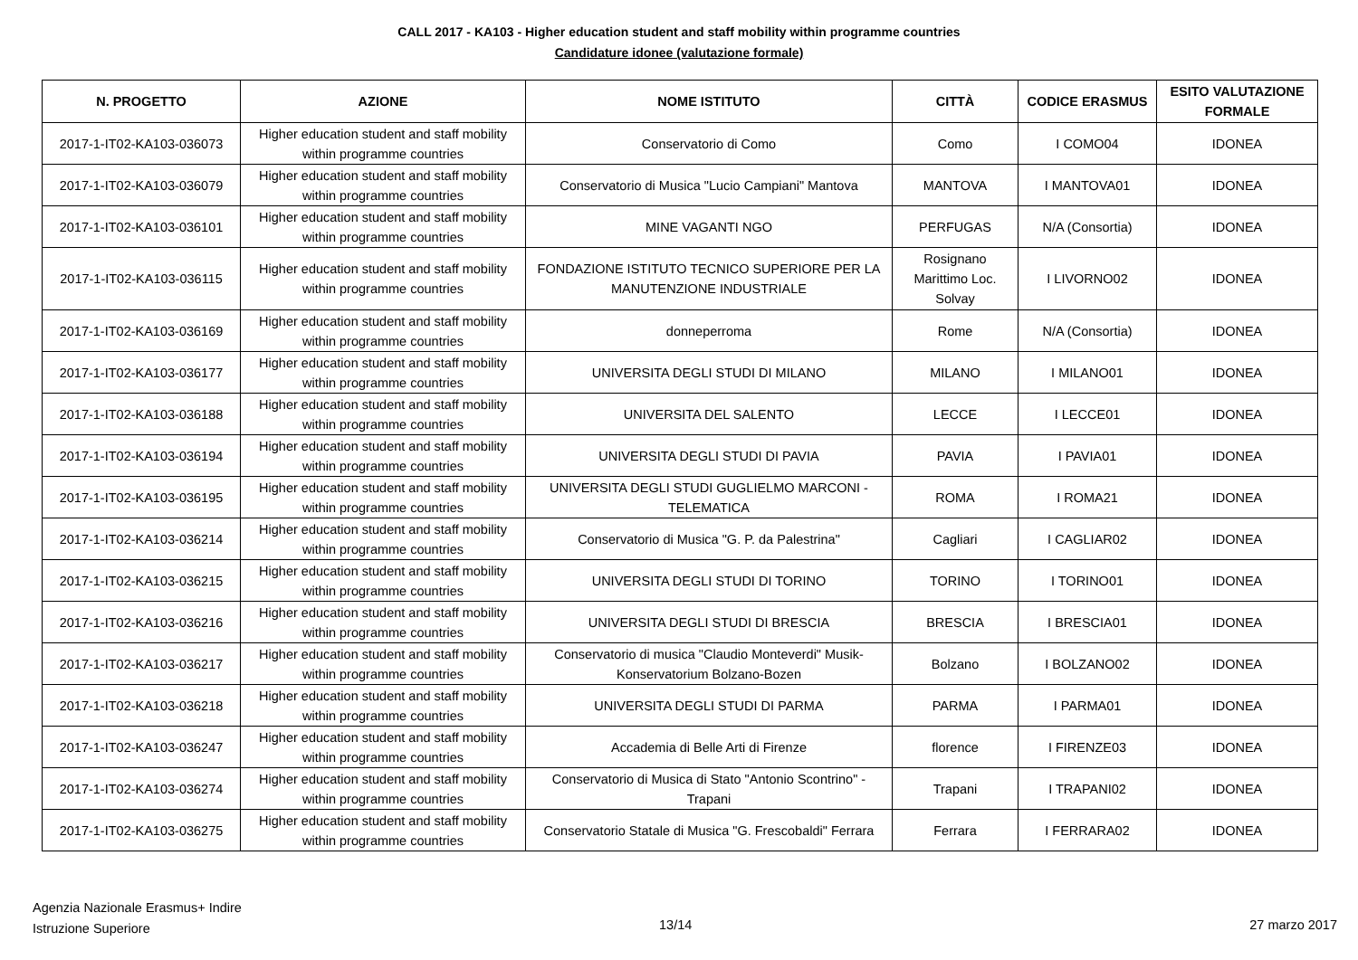CALL 2017 - KA103 - Higher education student and staff mobility within programme countries
Candidature idonee (valutazione formale)
| N. PROGETTO | AZIONE | NOME ISTITUTO | CITTÀ | CODICE ERASMUS | ESITO VALUTAZIONE FORMALE |
| --- | --- | --- | --- | --- | --- |
| 2017-1-IT02-KA103-036073 | Higher education student and staff mobility within programme countries | Conservatorio di Como | Como | I COMO04 | IDONEA |
| 2017-1-IT02-KA103-036079 | Higher education student and staff mobility within programme countries | Conservatorio di Musica "Lucio Campiani" Mantova | MANTOVA | I MANTOVA01 | IDONEA |
| 2017-1-IT02-KA103-036101 | Higher education student and staff mobility within programme countries | MINE VAGANTI NGO | PERFUGAS | N/A (Consortia) | IDONEA |
| 2017-1-IT02-KA103-036115 | Higher education student and staff mobility within programme countries | FONDAZIONE ISTITUTO TECNICO SUPERIORE PER LA MANUTENZIONE INDUSTRIALE | Rosignano Marittimo Loc. Solvay | I LIVORNO02 | IDONEA |
| 2017-1-IT02-KA103-036169 | Higher education student and staff mobility within programme countries | donneperroma | Rome | N/A (Consortia) | IDONEA |
| 2017-1-IT02-KA103-036177 | Higher education student and staff mobility within programme countries | UNIVERSITA DEGLI STUDI DI MILANO | MILANO | I MILANO01 | IDONEA |
| 2017-1-IT02-KA103-036188 | Higher education student and staff mobility within programme countries | UNIVERSITA DEL SALENTO | LECCE | I LECCE01 | IDONEA |
| 2017-1-IT02-KA103-036194 | Higher education student and staff mobility within programme countries | UNIVERSITA DEGLI STUDI DI PAVIA | PAVIA | I PAVIA01 | IDONEA |
| 2017-1-IT02-KA103-036195 | Higher education student and staff mobility within programme countries | UNIVERSITA DEGLI STUDI GUGLIELMO MARCONI - TELEMATICA | ROMA | I ROMA21 | IDONEA |
| 2017-1-IT02-KA103-036214 | Higher education student and staff mobility within programme countries | Conservatorio di Musica "G. P. da Palestrina" | Cagliari | I CAGLIAR02 | IDONEA |
| 2017-1-IT02-KA103-036215 | Higher education student and staff mobility within programme countries | UNIVERSITA DEGLI STUDI DI TORINO | TORINO | I TORINO01 | IDONEA |
| 2017-1-IT02-KA103-036216 | Higher education student and staff mobility within programme countries | UNIVERSITA DEGLI STUDI DI BRESCIA | BRESCIA | I BRESCIA01 | IDONEA |
| 2017-1-IT02-KA103-036217 | Higher education student and staff mobility within programme countries | Conservatorio di musica "Claudio Monteverdi" Musik-Konservatorium Bolzano-Bozen | Bolzano | I BOLZANO02 | IDONEA |
| 2017-1-IT02-KA103-036218 | Higher education student and staff mobility within programme countries | UNIVERSITA DEGLI STUDI DI PARMA | PARMA | I PARMA01 | IDONEA |
| 2017-1-IT02-KA103-036247 | Higher education student and staff mobility within programme countries | Accademia di Belle Arti di Firenze | florence | I FIRENZE03 | IDONEA |
| 2017-1-IT02-KA103-036274 | Higher education student and staff mobility within programme countries | Conservatorio di Musica di Stato "Antonio Scontrino" - Trapani | Trapani | I TRAPANI02 | IDONEA |
| 2017-1-IT02-KA103-036275 | Higher education student and staff mobility within programme countries | Conservatorio Statale di Musica "G. Frescobaldi" Ferrara | Ferrara | I FERRARA02 | IDONEA |
Agenzia Nazionale Erasmus+ Indire
Istruzione Superiore
13/14 27 marzo 2017